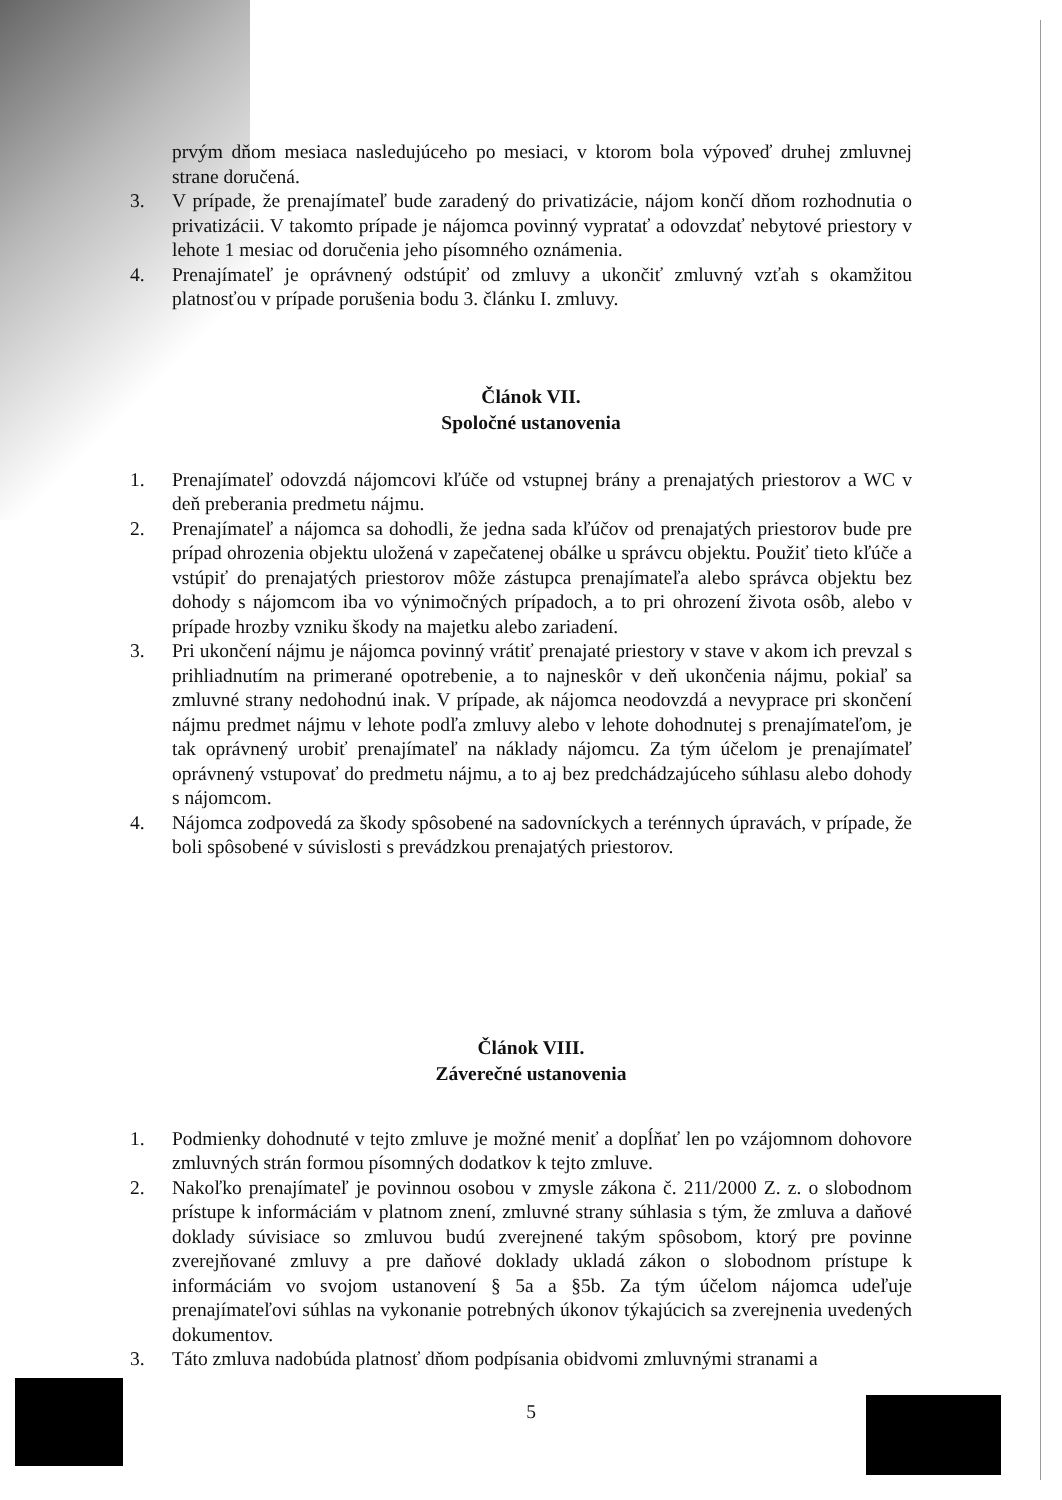prvým dňom mesiaca nasledujúceho po mesiaci, v ktorom bola výpoveď druhej zmluvnej strane doručená.
3. V prípade, že prenajímateľ bude zaradený do privatizácie, nájom končí dňom rozhodnutia o privatizácii. V takomto prípade je nájomca povinný vypratať a odovzdať nebytové priestory v lehote 1 mesiac od doručenia jeho písomného oznámenia.
4. Prenajímateľ je oprávnený odstúpiť od zmluvy a ukončiť zmluvný vzťah s okamžitou platnosťou v prípade porušenia bodu 3. článku I. zmluvy.
Článok VII.
Spoločné ustanovenia
1. Prenajímateľ odovzdá nájomcovi kľúče od vstupnej brány a prenajatých priestorov a WC v deň preberania predmetu nájmu.
2. Prenajímateľ a nájomca sa dohodli, že jedna sada kľúčov od prenajatých priestorov bude pre prípad ohrozenia objektu uložená v zapečatenej obálke u správcu objektu. Použiť tieto kľúče a vstúpiť do prenajatých priestorov môže zástupca prenajímateľa alebo správca objektu bez dohody s nájomcom iba vo výnimočných prípadoch, a to pri ohrození života osôb, alebo v prípade hrozby vzniku škody na majetku alebo zariadení.
3. Pri ukončení nájmu je nájomca povinný vrátiť prenajaté priestory v stave v akom ich prevzal s prihliadnutím na primerané opotrebenie, a to najneskôr v deň ukončenia nájmu, pokiaľ sa zmluvné strany nedohodnú inak. V prípade, ak nájomca neodovzdá a nevyprace pri skončení nájmu predmet nájmu v lehote podľa zmluvy alebo v lehote dohodnutej s prenajímateľom, je tak oprávnený urobiť prenajímateľ na náklady nájomcu. Za tým účelom je prenajímateľ oprávnený vstupovať do predmetu nájmu, a to aj bez predchádzajúceho súhlasu alebo dohody s nájomcom.
4. Nájomca zodpovedá za škody spôsobené na sadovníckych a terénnych úpravách, v prípade, že boli spôsobené v súvislosti s prevádzkou prenajatých priestorov.
Článok VIII.
Záverečné ustanovenia
1. Podmienky dohodnuté v tejto zmluve je možné meniť a dopĺňať len po vzájomnom dohovore zmluvných strán formou písomných dodatkov k tejto zmluve.
2. Nakoľko prenajímateľ je povinnou osobou v zmysle zákona č. 211/2000 Z. z. o slobodnom prístupe k informáciám v platnom znení, zmluvné strany súhlasia s tým, že zmluva a daňové doklady súvisiace so zmluvou budú zverejnené takým spôsobom, ktorý pre povinne zverejňované zmluvy a pre daňové doklady ukladá zákon o slobodnom prístupe k informáciám vo svojom ustanovení § 5a a §5b. Za tým účelom nájomca udeľuje prenajímateľovi súhlas na vykonanie potrebných úkonov týkajúcich sa zverejnenia uvedených dokumentov.
3. Táto zmluva nadobúda platnosť dňom podpísania obidvomi zmluvnými stranami a
5